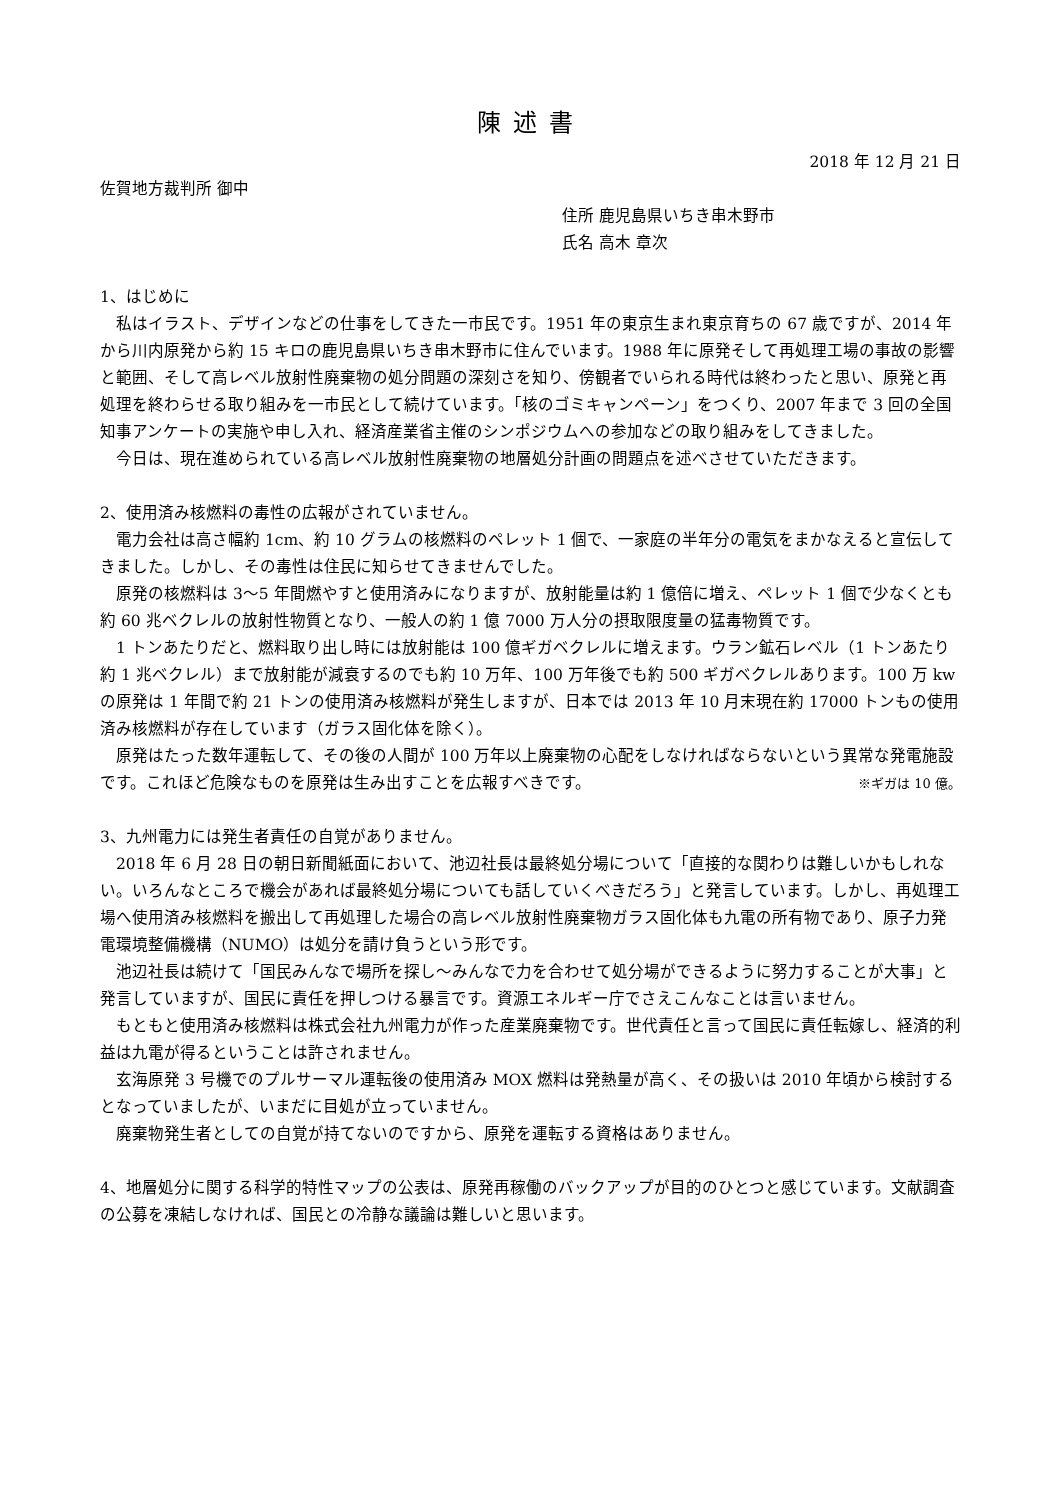陳述書
2018 年 12 月 21 日
佐賀地方裁判所 御中
住所 鹿児島県いちき串木野市
氏名 高木 章次
1、はじめに
　私はイラスト、デザインなどの仕事をしてきた一市民です。1951 年の東京生まれ東京育ちの 67 歳ですが、2014 年から川内原発から約 15 キロの鹿児島県いちき串木野市に住んでいます。1988 年に原発そして再処理工場の事故の影響と範囲、そして高レベル放射性廃棄物の処分問題の深刻さを知り、傍観者でいられる時代は終わったと思い、原発と再処理を終わらせる取り組みを一市民として続けています。「核のゴミキャンペーン」をつくり、2007 年まで 3 回の全国知事アンケートの実施や申し入れ、経済産業省主催のシンポジウムへの参加などの取り組みをしてきました。
　今日は、現在進められている高レベル放射性廃棄物の地層処分計画の問題点を述べさせていただきます。
2、使用済み核燃料の毒性の広報がされていません。
　電力会社は高さ幅約 1cm、約 10 グラムの核燃料のペレット 1 個で、一家庭の半年分の電気をまかなえると宣伝してきました。しかし、その毒性は住民に知らせてきませんでした。
　原発の核燃料は 3～5 年間燃やすと使用済みになりますが、放射能量は約 1 億倍に増え、ペレット 1 個で少なくとも約 60 兆ベクレルの放射性物質となり、一般人の約 1 億 7000 万人分の摂取限度量の猛毒物質です。
　1 トンあたりだと、燃料取り出し時には放射能は 100 億ギガベクレルに増えます。ウラン鉱石レベル（1 トンあたり約 1 兆ベクレル）まで放射能が減衰するのでも約 10 万年、100 万年後でも約 500 ギガベクレルあります。100 万 kw の原発は 1 年間で約 21 トンの使用済み核燃料が発生しますが、日本では 2013 年 10 月末現在約 17000 トンもの使用済み核燃料が存在しています（ガラス固化体を除く）。
　原発はたった数年運転して、その後の人間が 100 万年以上廃棄物の心配をしなければならないという異常な発電施設です。これほど危険なものを原発は生み出すことを広報すべきです。 ※ギガは 10 億。
3、九州電力には発生者責任の自覚がありません。
　2018 年 6 月 28 日の朝日新聞紙面において、池辺社長は最終処分場について「直接的な関わりは難しいかもしれない。いろんなところで機会があれば最終処分場についても話していくべきだろう」と発言しています。しかし、再処理工場へ使用済み核燃料を搬出して再処理した場合の高レベル放射性廃棄物ガラス固化体も九電の所有物であり、原子力発電環境整備機構（NUMO）は処分を請け負うという形です。
　池辺社長は続けて「国民みんなで場所を探し～みんなで力を合わせて処分場ができるように努力することが大事」と発言していますが、国民に責任を押しつける暴言です。資源エネルギー庁でさえこんなことは言いません。
　もともと使用済み核燃料は株式会社九州電力が作った産業廃棄物です。世代責任と言って国民に責任転嫁し、経済的利益は九電が得るということは許されません。
　玄海原発 3 号機でのプルサーマル運転後の使用済み MOX 燃料は発熱量が高く、その扱いは 2010 年頃から検討するとなっていましたが、いまだに目処が立っていません。
　廃棄物発生者としての自覚が持てないのですから、原発を運転する資格はありません。
4、地層処分に関する科学的特性マップの公表は、原発再稼働のバックアップが目的のひとつと感じています。文献調査の公募を凍結しなければ、国民との冷静な議論は難しいと思います。